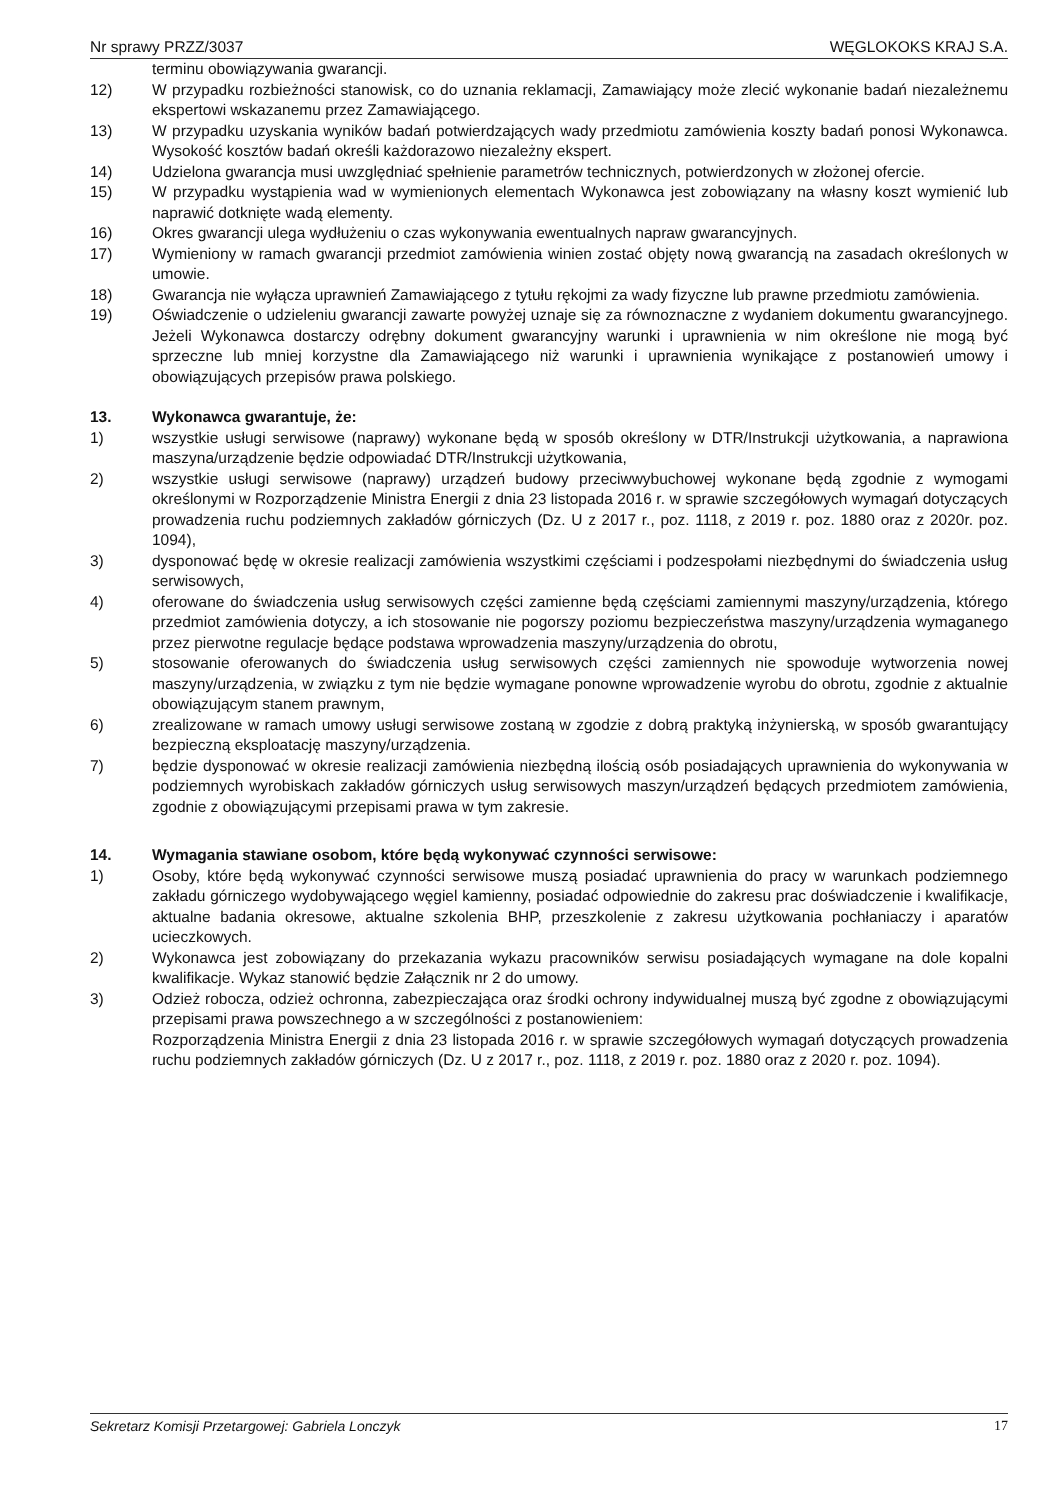Nr sprawy PRZZ/3037 WĘGLOKOKS KRAJ S.A.
terminu obowiązywania gwarancji.
12) W przypadku rozbieżności stanowisk, co do uznania reklamacji, Zamawiający może zlecić wykonanie badań niezależnemu ekspertowi wskazanemu przez Zamawiającego.
13) W przypadku uzyskania wyników badań potwierdzających wady przedmiotu zamówienia koszty badań ponosi Wykonawca. Wysokość kosztów badań określi każdorazowo niezależny ekspert.
14) Udzielona gwarancja musi uwzględniać spełnienie parametrów technicznych, potwierdzonych w złożonej ofercie.
15) W przypadku wystąpienia wad w wymienionych elementach Wykonawca jest zobowiązany na własny koszt wymienić lub naprawić dotknięte wadą elementy.
16) Okres gwarancji ulega wydłużeniu o czas wykonywania ewentualnych napraw gwarancyjnych.
17) Wymieniony w ramach gwarancji przedmiot zamówienia winien zostać objęty nową gwarancją na zasadach określonych w umowie.
18) Gwarancja nie wyłącza uprawnień Zamawiającego z tytułu rękojmi za wady fizyczne lub prawne przedmiotu zamówienia.
19) Oświadczenie o udzieleniu gwarancji zawarte powyżej uznaje się za równoznaczne z wydaniem dokumentu gwarancyjnego. Jeżeli Wykonawca dostarczy odrębny dokument gwarancyjny warunki i uprawnienia w nim określone nie mogą być sprzeczne lub mniej korzystne dla Zamawiającego niż warunki i uprawnienia wynikające z postanowień umowy i obowiązujących przepisów prawa polskiego.
13. Wykonawca gwarantuje, że:
1) wszystkie usługi serwisowe (naprawy) wykonane będą w sposób określony w DTR/Instrukcji użytkowania, a naprawiona maszyna/urządzenie będzie odpowiadać DTR/Instrukcji użytkowania,
2) wszystkie usługi serwisowe (naprawy) urządzeń budowy przeciwwybuchowej wykonane będą zgodnie z wymogami określonymi w Rozporządzenie Ministra Energii z dnia 23 listopada 2016 r. w sprawie szczegółowych wymagań dotyczących prowadzenia ruchu podziemnych zakładów górniczych (Dz. U z 2017 r., poz. 1118, z 2019 r. poz. 1880 oraz z 2020r. poz. 1094),
3) dysponować będę w okresie realizacji zamówienia wszystkimi częściami i podzespołami niezbędnymi do świadczenia usług serwisowych,
4) oferowane do świadczenia usług serwisowych części zamienne będą częściami zamiennymi maszyny/urządzenia, którego przedmiot zamówienia dotyczy, a ich stosowanie nie pogorszy poziomu bezpieczeństwa maszyny/urządzenia wymaganego przez pierwotne regulacje będące podstawa wprowadzenia maszyny/urządzenia do obrotu,
5) stosowanie oferowanych do świadczenia usług serwisowych części zamiennych nie spowoduje wytworzenia nowej maszyny/urządzenia, w związku z tym nie będzie wymagane ponowne wprowadzenie wyrobu do obrotu, zgodnie z aktualnie obowiązującym stanem prawnym,
6) zrealizowane w ramach umowy usługi serwisowe zostaną w zgodzie z dobrą praktyką inżynierską, w sposób gwarantujący bezpieczną eksploatację maszyny/urządzenia.
7) będzie dysponować w okresie realizacji zamówienia niezbędną ilością osób posiadających uprawnienia do wykonywania w podziemnych wyrobiskach zakładów górniczych usług serwisowych maszyn/urządzeń będących przedmiotem zamówienia, zgodnie z obowiązującymi przepisami prawa w tym zakresie.
14. Wymagania stawiane osobom, które będą wykonywać czynności serwisowe:
1) Osoby, które będą wykonywać czynności serwisowe muszą posiadać uprawnienia do pracy w warunkach podziemnego zakładu górniczego wydobywającego węgiel kamienny, posiadać odpowiednie do zakresu prac doświadczenie i kwalifikacje, aktualne badania okresowe, aktualne szkolenia BHP, przeszkolenie z zakresu użytkowania pochłaniaczy i aparatów ucieczkowych.
2) Wykonawca jest zobowiązany do przekazania wykazu pracowników serwisu posiadających wymagane na dole kopalni kwalifikacje. Wykaz stanowić będzie Załącznik nr 2 do umowy.
3) Odzież robocza, odzież ochronna, zabezpieczająca oraz środki ochrony indywidualnej muszą być zgodne z obowiązującymi przepisami prawa powszechnego a w szczególności z postanowieniem:
Rozporządzenia Ministra Energii z dnia 23 listopada 2016 r. w sprawie szczegółowych wymagań dotyczących prowadzenia ruchu podziemnych zakładów górniczych (Dz. U z 2017 r., poz. 1118, z 2019 r. poz. 1880 oraz z 2020 r. poz. 1094).
Sekretarz Komisji Przetargowej: Gabriela Lonczyk 17